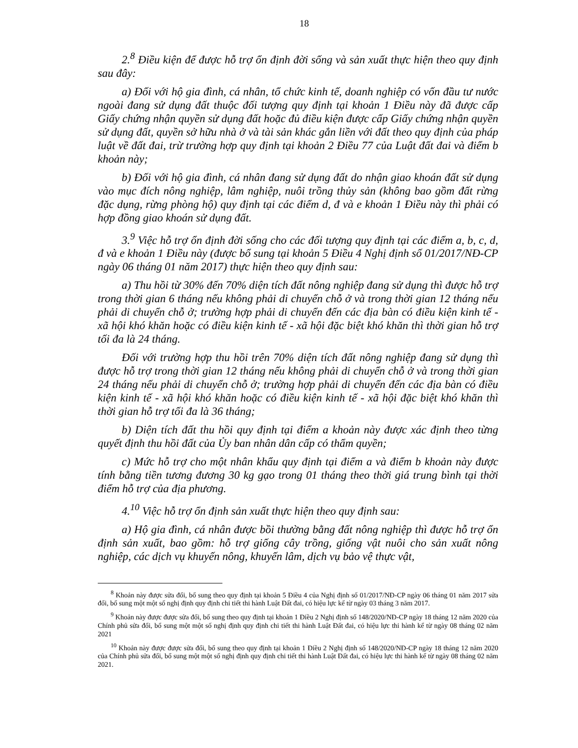18
2.<sup>8</sup> Điều kiện để được hỗ trợ ổn định đời sống và sản xuất thực hiện theo quy định sau đây:
a) Đối với hộ gia đình, cá nhân, tổ chức kinh tế, doanh nghiệp có vốn đầu tư nước ngoài đang sử dụng đất thuộc đối tượng quy định tại khoản 1 Điều này đã được cấp Giấy chứng nhận quyền sử dụng đất hoặc đủ điều kiện được cấp Giấy chứng nhận quyền sử dụng đất, quyền sở hữu nhà ở và tài sản khác gắn liền với đất theo quy định của pháp luật về đất đai, trừ trường hợp quy định tại khoản 2 Điều 77 của Luật đất đai và điểm b khoản này;
b) Đối với hộ gia đình, cá nhân đang sử dụng đất do nhận giao khoán đất sử dụng vào mục đích nông nghiệp, lâm nghiệp, nuôi trồng thủy sản (không bao gồm đất rừng đặc dụng, rừng phòng hộ) quy định tại các điểm d, đ và e khoản 1 Điều này thì phải có hợp đồng giao khoán sử dụng đất.
3.<sup>9</sup> Việc hỗ trợ ổn định đời sống cho các đối tượng quy định tại các điểm a, b, c, d, đ và e khoản 1 Điều này (được bổ sung tại khoản 5 Điều 4 Nghị định số 01/2017/NĐ-CP ngày 06 tháng 01 năm 2017) thực hiện theo quy định sau:
a) Thu hồi từ 30% đến 70% diện tích đất nông nghiệp đang sử dụng thì được hỗ trợ trong thời gian 6 tháng nếu không phải di chuyển chỗ ở và trong thời gian 12 tháng nếu phải di chuyển chỗ ở; trường hợp phải di chuyển đến các địa bàn có điều kiện kinh tế - xã hội khó khăn hoặc có điều kiện kinh tế - xã hội đặc biệt khó khăn thì thời gian hỗ trợ tối đa là 24 tháng.
Đối với trường hợp thu hồi trên 70% diện tích đất nông nghiệp đang sử dụng thì được hỗ trợ trong thời gian 12 tháng nếu không phải di chuyển chỗ ở và trong thời gian 24 tháng nếu phải di chuyển chỗ ở; trường hợp phải di chuyển đến các địa bàn có điều kiện kinh tế - xã hội khó khăn hoặc có điều kiện kinh tế - xã hội đặc biệt khó khăn thì thời gian hỗ trợ tối đa là 36 tháng;
b) Diện tích đất thu hồi quy định tại điểm a khoản này được xác định theo từng quyết định thu hồi đất của Ủy ban nhân dân cấp có thẩm quyền;
c) Mức hỗ trợ cho một nhân khẩu quy định tại điểm a và điểm b khoản này được tính bằng tiền tương đương 30 kg gạo trong 01 tháng theo thời giá trung bình tại thời điểm hỗ trợ của địa phương.
4.<sup>10</sup> Việc hỗ trợ ổn định sản xuất thực hiện theo quy định sau:
a) Hộ gia đình, cá nhân được bồi thường bằng đất nông nghiệp thì được hỗ trợ ổn định sản xuất, bao gồm: hỗ trợ giống cây trồng, giống vật nuôi cho sản xuất nông nghiệp, các dịch vụ khuyến nông, khuyến lâm, dịch vụ bảo vệ thực vật,
<sup>8</sup> Khoản này được sửa đổi, bổ sung theo quy định tại khoản 5 Điều 4 của Nghị định số 01/2017/NĐ-CP ngày 06 tháng 01 năm 2017 sửa đổi, bổ sung một một số nghị định quy định chi tiết thi hành Luật Đất đai, có hiệu lực kể từ ngày 03 tháng 3 năm 2017.
<sup>9</sup> Khoản này được được sửa đổi, bổ sung theo quy định tại khoản 1 Điều 2 Nghị định số 148/2020/NĐ-CP ngày 18 tháng 12 năm 2020 của Chính phủ sửa đổi, bổ sung một một số nghị định quy định chi tiết thi hành Luật Đất đai, có hiệu lực thi hành kể từ ngày 08 tháng 02 năm 2021
<sup>10</sup> Khoản này được được sửa đổi, bổ sung theo quy định tại khoản 1 Điều 2 Nghị định số 148/2020/NĐ-CP ngày 18 tháng 12 năm 2020 của Chính phủ sửa đổi, bổ sung một một số nghị định quy định chi tiết thi hành Luật Đất đai, có hiệu lực thi hành kể từ ngày 08 tháng 02 năm 2021.